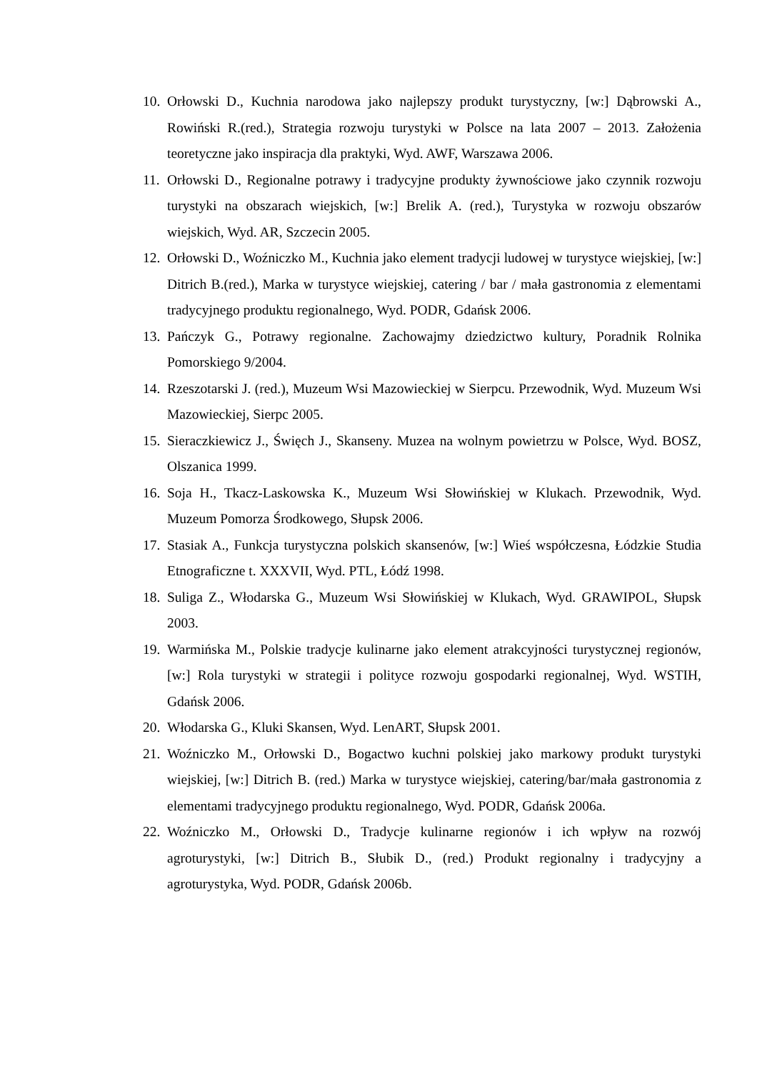10. Orłowski D., Kuchnia narodowa jako najlepszy produkt turystyczny, [w:] Dąbrowski A., Rowiński R.(red.), Strategia rozwoju turystyki w Polsce na lata 2007 – 2013. Założenia teoretyczne jako inspiracja dla praktyki, Wyd. AWF, Warszawa 2006.
11. Orłowski D., Regionalne potrawy i tradycyjne produkty żywnościowe jako czynnik rozwoju turystyki na obszarach wiejskich, [w:] Brelik A. (red.), Turystyka w rozwoju obszarów wiejskich, Wyd. AR, Szczecin 2005.
12. Orłowski D., Woźniczko M., Kuchnia jako element tradycji ludowej w turystyce wiejskiej, [w:] Ditrich B.(red.), Marka w turystyce wiejskiej, catering / bar / mała gastronomia z elementami tradycyjnego produktu regionalnego, Wyd. PODR, Gdańsk 2006.
13. Pańczyk G., Potrawy regionalne. Zachowajmy dziedzictwo kultury, Poradnik Rolnika Pomorskiego 9/2004.
14. Rzeszotarski J. (red.), Muzeum Wsi Mazowieckiej w Sierpcu. Przewodnik, Wyd. Muzeum Wsi Mazowieckiej, Sierpc 2005.
15. Sieraczkiewicz J., Święch J., Skanseny. Muzea na wolnym powietrzu w Polsce, Wyd. BOSZ, Olszanica 1999.
16. Soja H., Tkacz-Laskowska K., Muzeum Wsi Słowińskiej w Klukach. Przewodnik, Wyd. Muzeum Pomorza Środkowego, Słupsk 2006.
17. Stasiak A., Funkcja turystyczna polskich skansenów, [w:] Wieś współczesna, Łódzkie Studia Etnograficzne t. XXXVII, Wyd. PTL, Łódź 1998.
18. Suliga Z., Włodarska G., Muzeum Wsi Słowińskiej w Klukach, Wyd. GRAWIPOL, Słupsk 2003.
19. Warmińska M., Polskie tradycje kulinarne jako element atrakcyjności turystycznej regionów, [w:] Rola turystyki w strategii i polityce rozwoju gospodarki regionalnej, Wyd. WSTIH, Gdańsk 2006.
20. Włodarska G., Kluki Skansen, Wyd. LenART, Słupsk 2001.
21. Woźniczko M., Orłowski D., Bogactwo kuchni polskiej jako markowy produkt turystyki wiejskiej, [w:] Ditrich B. (red.) Marka w turystyce wiejskiej, catering/bar/mała gastronomia z elementami tradycyjnego produktu regionalnego, Wyd. PODR, Gdańsk 2006a.
22. Woźniczko M., Orłowski D., Tradycje kulinarne regionów i ich wpływ na rozwój agroturystyki, [w:] Ditrich B., Słubik D., (red.) Produkt regionalny i tradycyjny a agroturystyka, Wyd. PODR, Gdańsk 2006b.